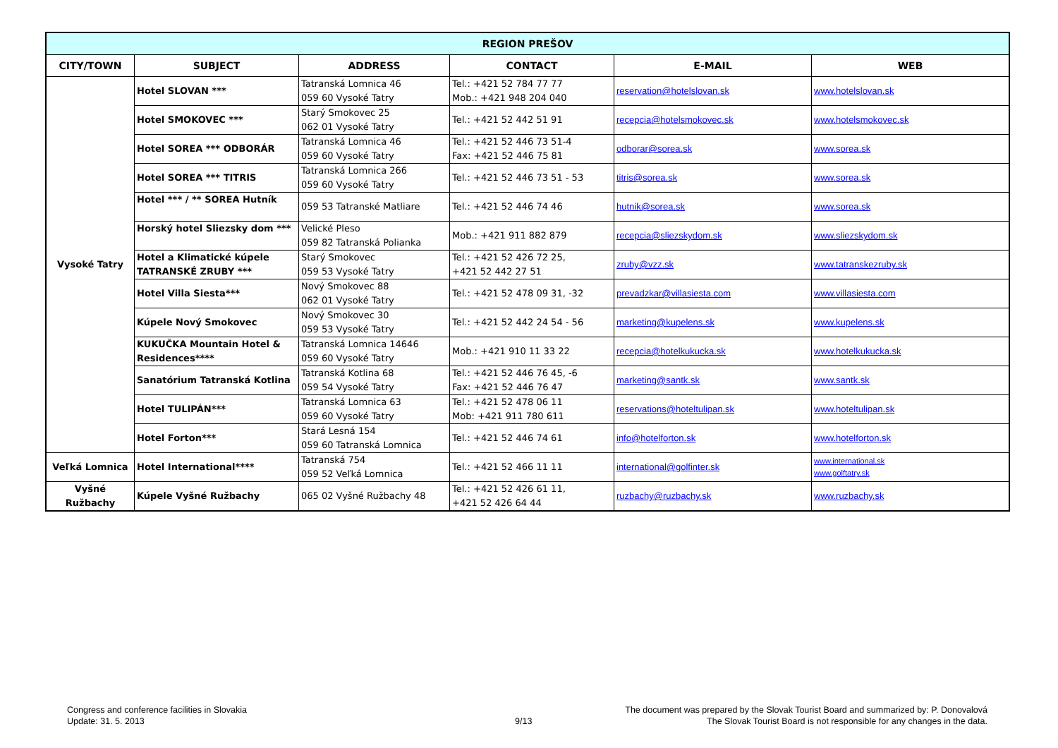| REGION PREŠOV | | | | | |
| --- | --- | --- | --- | --- | --- |
| CITY/TOWN | SUBJECT | ADDRESS | CONTACT | E-MAIL | WEB |
| Vysoké Tatry | Hotel SLOVAN *** | Tatranská Lomnica 46 059 60 Vysoké Tatry | Tel.: +421 52 784 77 77 Mob.: +421 948 204 040 | reservation@hotelslovan.sk | www.hotelslovan.sk |
| | Hotel SMOKOVEC *** | Starý Smokovec 25 062 01 Vysoké Tatry | Tel.: +421 52 442 51 91 | recepcia@hotelsmokovec.sk | www.hotelsmokovec.sk |
| | Hotel SOREA *** ODBORÁR | Tatranská Lomnica 46 059 60 Vysoké Tatry | Tel.: +421 52 446 73 51-4 Fax: +421 52 446 75 81 | odborar@sorea.sk | www.sorea.sk |
| | Hotel SOREA *** TITRIS | Tatranská Lomnica 266 059 60 Vysoké Tatry | Tel.: +421 52 446 73 51 - 53 | titris@sorea.sk | www.sorea.sk |
| | Hotel *** / ** SOREA Hutník | 059 53 Tatranské Matliare | Tel.: +421 52 446 74 46 | hutnik@sorea.sk | www.sorea.sk |
| | Horský hotel Sliezsky dom *** | Velické Pleso 059 82 Tatranská Polianka | Mob.: +421 911 882 879 | recepcia@sliezskydom.sk | www.sliezskydom.sk |
| | Hotel a Klimatické kúpele TATRANSKÉ ZRUBY *** | Starý Smokovec 059 53 Vysoké Tatry | Tel.: +421 52 426 72 25, +421 52 442 27 51 | zruby@vzz.sk | www.tatranskezruby.sk |
| | Hotel Villa Siesta*** | Nový Smokovec 88 062 01 Vysoké Tatry | Tel.: +421 52 478 09 31, -32 | prevadzkar@villasiesta.com | www.villasiesta.com |
| | Kúpele Nový Smokovec | Nový Smokovec 30 059 53 Vysoké Tatry | Tel.: +421 52 442 24 54 - 56 | marketing@kupelens.sk | www.kupelens.sk |
| | KUKUČKA Mountain Hotel & Residences**** | Tatranská Lomnica 14646 059 60 Vysoké Tatry | Mob.: +421 910 11 33 22 | recepcia@hotelkukucka.sk | www.hotelkukucka.sk |
| | Sanatórium Tatranská Kotlina | Tatranská Kotlina 68 059 54 Vysoké Tatry | Tel.: +421 52 446 76 45, -6 Fax: +421 52 446 76 47 | marketing@santk.sk | www.santk.sk |
| | Hotel TULIPÁN*** | Tatranská Lomnica 63 059 60 Vysoké Tatry | Tel.: +421 52 478 06 11 Mob: +421 911 780 611 | reservations@hoteltulipan.sk | www.hoteltulipan.sk |
| | Hotel Forton*** | Stará Lesná 154 059 60 Tatranská Lomnica | Tel.: +421 52 446 74 61 | info@hotelforton.sk | www.hotelforton.sk |
| Veľká Lomnica | Hotel International**** | Tatranská 754 059 52 Veľká Lomnica | Tel.: +421 52 466 11 11 | international@golfinter.sk | www.international.sk www.golftatry.sk |
| Vyšné Ružbachy | Kúpele Vyšné Ružbachy | 065 02 Vyšné Ružbachy 48 | Tel.: +421 52 426 61 11, +421 52 426 64 44 | ruzbachy@ruzbachy.sk | www.ruzbachy.sk |
Congress and conference facilities in Slovakia
Update: 31. 5. 2013
9/13
The document was prepared by the Slovak Tourist Board and summarized by: P. Donovalová
The Slovak Tourist Board is not responsible for any changes in the data.